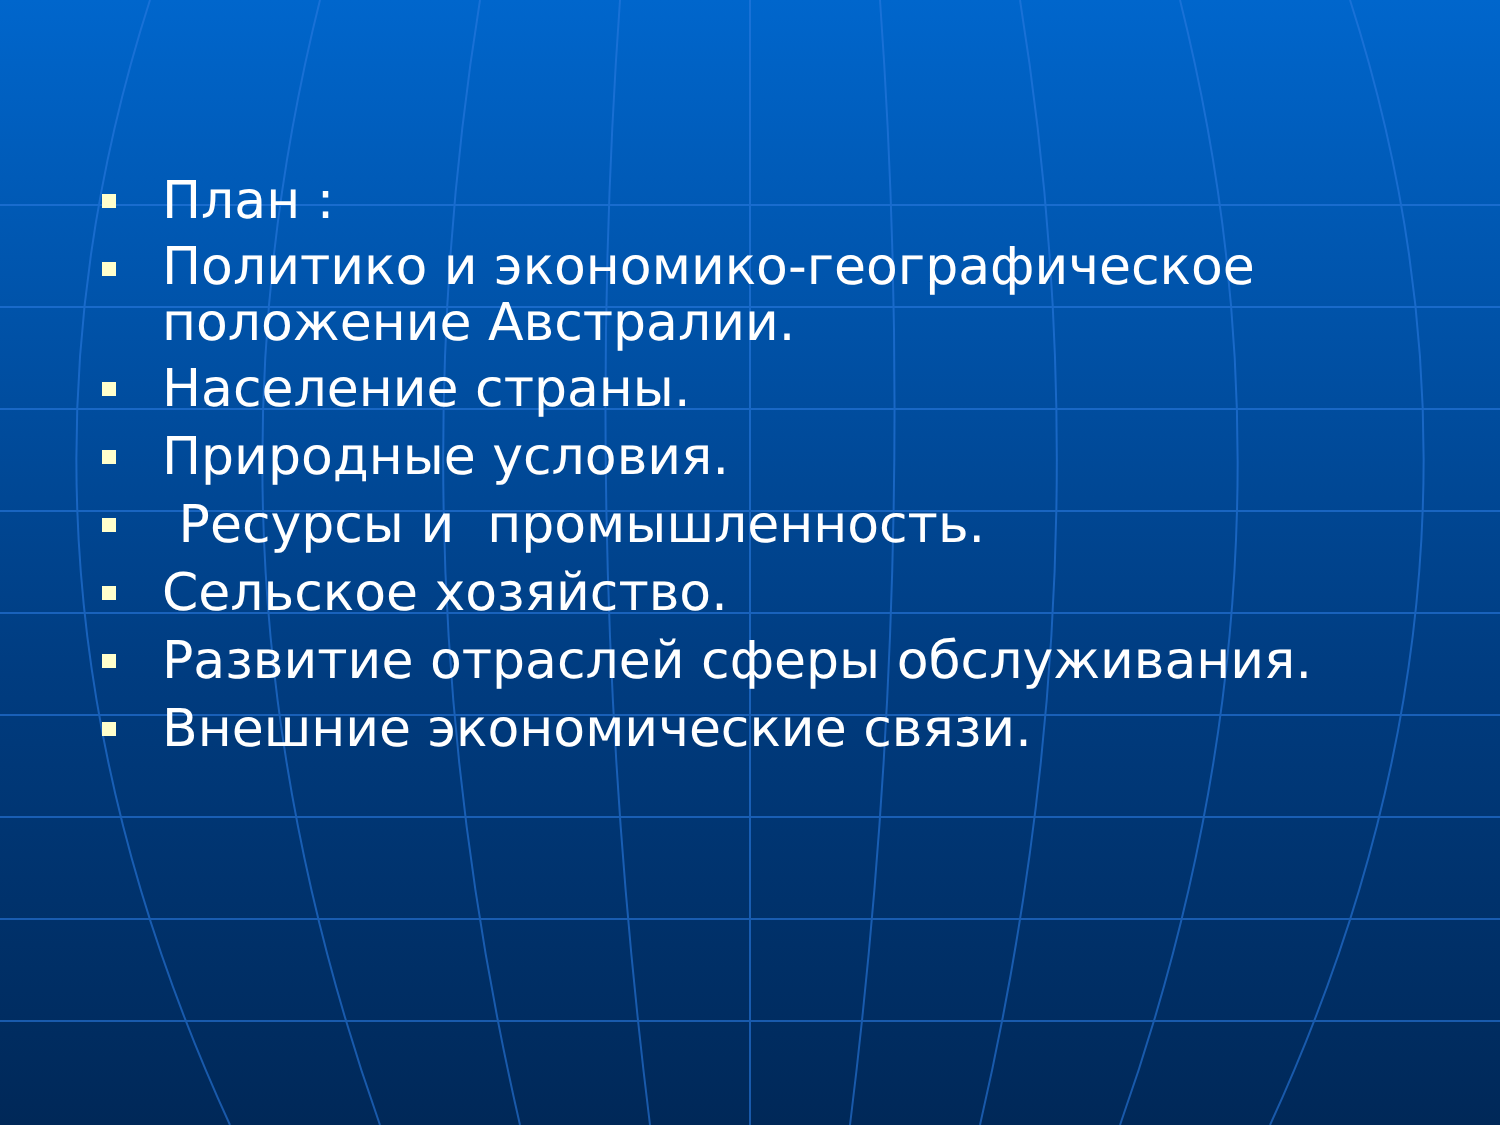План :
Политико и экономико-географическое положение Австралии.
Население страны.
Природные условия.
Ресурсы и промышленность.
Сельское хозяйство.
Развитие отраслей сферы обслуживания.
Внешние экономические связи.